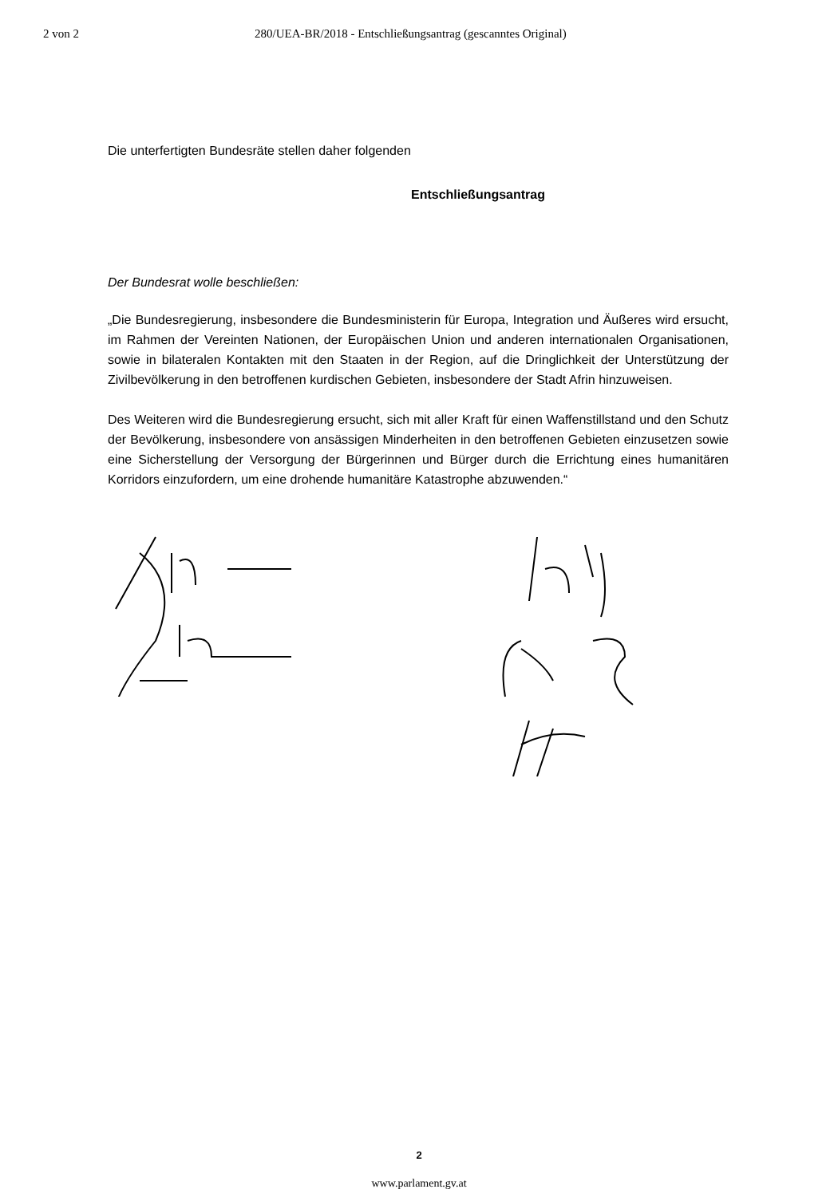2 von 2 280/UEA-BR/2018 - Entschließungsantrag (gescanntes Original)
Die unterfertigten Bundesräte stellen daher folgenden
Entschließungsantrag
Der Bundesrat wolle beschließen:
„Die Bundesregierung, insbesondere die Bundesministerin für Europa, Integration und Äußeres wird ersucht, im Rahmen der Vereinten Nationen, der Europäischen Union und anderen internationalen Organisationen, sowie in bilateralen Kontakten mit den Staaten in der Region, auf die Dringlichkeit der Unterstützung der Zivilbevölkerung in den betroffenen kurdischen Gebieten, insbesondere der Stadt Afrin hinzuweisen.
Des Weiteren wird die Bundesregierung ersucht, sich mit aller Kraft für einen Waffenstillstand und den Schutz der Bevölkerung, insbesondere von ansässigen Minderheiten in den betroffenen Gebieten einzusetzen sowie eine Sicherstellung der Versorgung der Bürgerinnen und Bürger durch die Errichtung eines humanitären Korridors einzufordern, um eine drohende humanitäre Katastrophe abzuwenden.“
2
www.parlament.gv.at